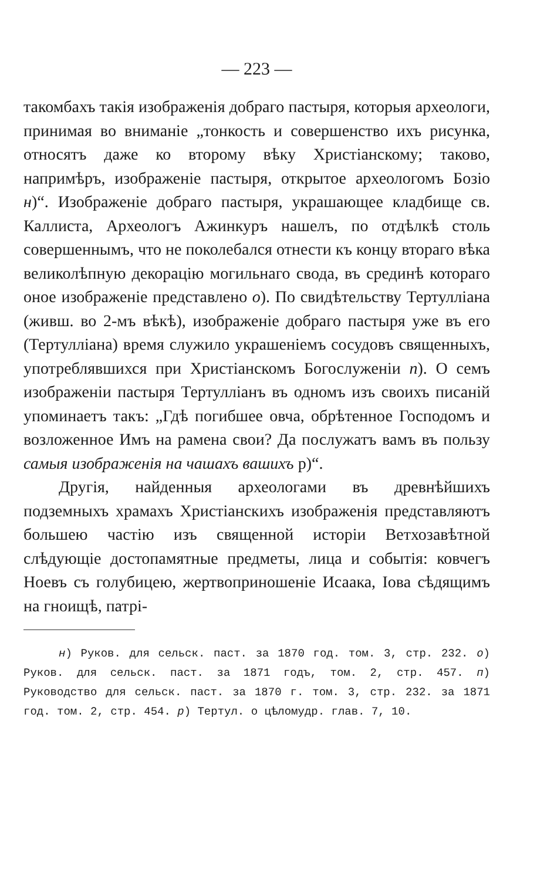— 223 —
такомбахъ такія изображенія добраго пастыря, которыя археологи, принимая во вниманіе „тонкость и совершенство ихъ рисунка, относятъ даже ко второму вѣку Христіанскому; таково, напримѣръ, изображеніе пастыря, открытое археологомъ Бозіо н)“. Изображеніе добраго пастыря, украшающее кладбище св. Каллиста, Археологъ Ажинкуръ нашелъ, по отдѣлкѣ столь совершеннымъ, что не поколебался отнести къ концу втораго вѣка великолѣпную декорацію могильнаго свода, въ срединѣ котораго оное изображеніе представлено о). По свидѣтельству Тертулліана (живш. во 2-мъ вѣкѣ), изображеніе добраго пастыря уже въ его (Тертулліана) время служило украшеніемъ сосудовъ священныхъ, употреблявшихся при Христіанскомъ Богослуженіи п). О семъ изображеніи пастыря Тертулліанъ въ одномъ изъ своихъ писаній упоминаетъ такъ: „Гдѣ погибшее овча, обрѣтенное Господомъ и возложенное Имъ на рамена свои? Да послужатъ вамъ въ пользу самыя изображенія на чашахъ вашихъ р)“.
Другія, найденныя археологами въ древнѣйшихъ подземныхъ храмахъ Христіанскихъ изображенія представляютъ большею частію изъ священной исторіи Ветхозавѣтной слѣдующіе достопамятные предметы, лица и событія: ковчегъ Ноевъ съ голубицею, жертвоприношеніе Исаака, Іова сѣдящимъ на гноищѣ, патрі-
н) Руков. для сельск. паст. за 1870 год. том. 3, стр. 232. о) Руков. для сельск. паст. за 1871 годъ, том. 2, стр. 457. п) Руководство для сельск. паст. за 1870 г. том. 3, стр. 232. за 1871 год. том. 2, стр. 454. р) Тертул. о цѣломудр. глав. 7, 10.